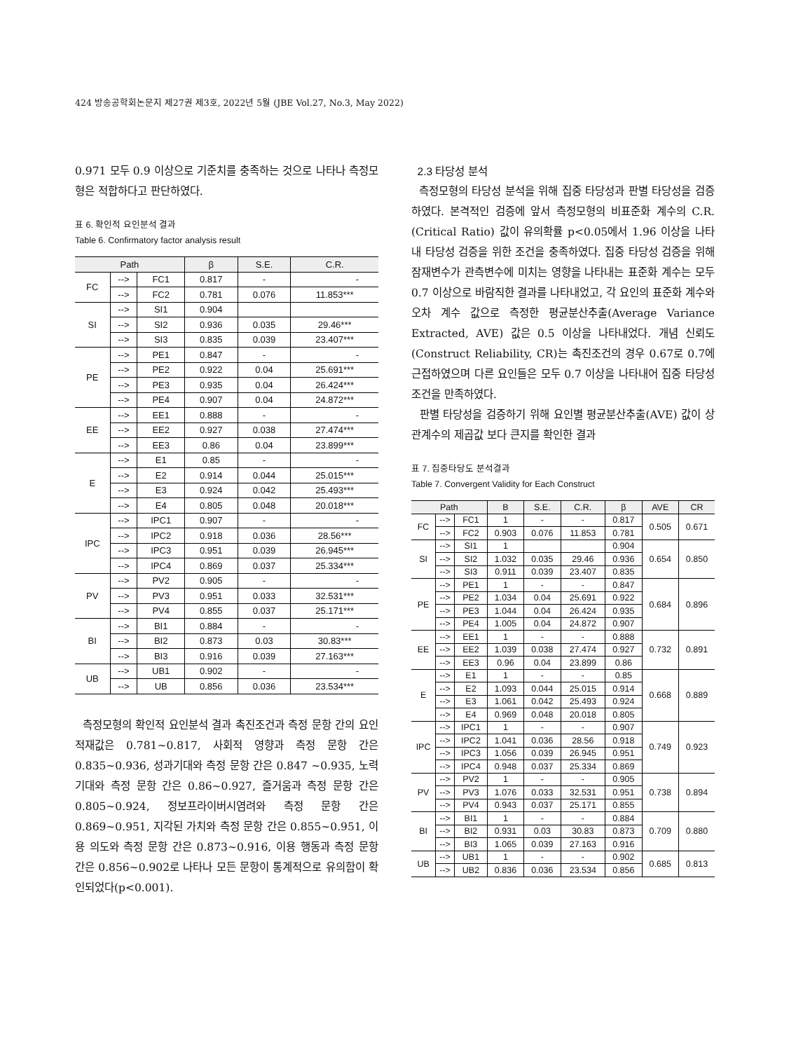424 방송공학회논문지 제27권 제3호, 2022년 5월 (JBE Vol.27, No.3, May 2022)
0.971 모두 0.9 이상으로 기준치를 충족하는 것으로 나타나 측정모형은 적합하다고 판단하였다.
표 6. 확인적 요인분석 결과
Table 6. Confirmatory factor analysis result
| Path | | | β | S.E. | C.R. |
| --- | --- | --- | --- | --- | --- |
| FC | --> | FC1 | 0.817 | - | - |
| | --> | FC2 | 0.781 | 0.076 | 11.853*** |
| SI | --> | SI1 | 0.904 | | |
| | --> | SI2 | 0.936 | 0.035 | 29.46*** |
| | --> | SI3 | 0.835 | 0.039 | 23.407*** |
| PE | --> | PE1 | 0.847 | - | - |
| | --> | PE2 | 0.922 | 0.04 | 25.691*** |
| | --> | PE3 | 0.935 | 0.04 | 26.424*** |
| | --> | PE4 | 0.907 | 0.04 | 24.872*** |
| EE | --> | EE1 | 0.888 | - | - |
| | --> | EE2 | 0.927 | 0.038 | 27.474*** |
| | --> | EE3 | 0.86 | 0.04 | 23.899*** |
| E | --> | E1 | 0.85 | - | - |
| | --> | E2 | 0.914 | 0.044 | 25.015*** |
| | --> | E3 | 0.924 | 0.042 | 25.493*** |
| | --> | E4 | 0.805 | 0.048 | 20.018*** |
| IPC | --> | IPC1 | 0.907 | - | - |
| | --> | IPC2 | 0.918 | 0.036 | 28.56*** |
| | --> | IPC3 | 0.951 | 0.039 | 26.945*** |
| | --> | IPC4 | 0.869 | 0.037 | 25.334*** |
| PV | --> | PV2 | 0.905 | - | - |
| | --> | PV3 | 0.951 | 0.033 | 32.531*** |
| | --> | PV4 | 0.855 | 0.037 | 25.171*** |
| BI | --> | BI1 | 0.884 | - | - |
| | --> | BI2 | 0.873 | 0.03 | 30.83*** |
| | --> | BI3 | 0.916 | 0.039 | 27.163*** |
| UB | --> | UB1 | 0.902 | - | - |
| | --> | UB | 0.856 | 0.036 | 23.534*** |
측정모형의 확인적 요인분석 결과 촉진조건과 측정 문항 간의 요인 적재값은 0.781~0.817, 사회적 영향과 측정 문항 간은 0.835~0.936, 성과기대와 측정 문항 간은 0.847 ~0.935, 노력 기대와 측정 문항 간은 0.86~0.927, 즐거움과 측정 문항 간은 0.805~0.924, 정보프라이버시염려와 측정 문항 간은 0.869~0.951, 지각된 가치와 측정 문항 간은 0.855~0.951, 이용 의도와 측정 문항 간은 0.873~0.916, 이용 행동과 측정 문항 간은 0.856~0.902로 나타나 모든 문항이 통계적으로 유의함이 확인되었다(p<0.001).
2.3 타당성 분석
측정모형의 타당성 분석을 위해 집중 타당성과 판별 타당성을 검증하였다. 본격적인 검증에 앞서 측정모형의 비표준화 계수의 C.R.(Critical Ratio) 값이 유의확률 p<0.05에서 1.96 이상을 나타내 타당성 검증을 위한 조건을 충족하였다. 집중 타당성 검증을 위해 잠재변수가 관측변수에 미치는 영향을 나타내는 표준화 계수는 모두 0.7 이상으로 바람직한 결과를 나타내었고, 각 요인의 표준화 계수와 오차 계수 값으로 측정한 평균분산추출(Average Variance Extracted, AVE) 값은 0.5 이상을 나타내었다. 개념 신뢰도(Construct Reliability, CR)는 촉진조건의 경우 0.67로 0.7에 근접하였으며 다른 요인들은 모두 0.7 이상을 나타내어 집중 타당성 조건을 만족하였다.
판별 타당성을 검증하기 위해 요인별 평균분산추출(AVE) 값이 상관계수의 제곱값 보다 큰지를 확인한 결과
표 7. 집중타당도 분석결과
Table 7. Convergent Validity for Each Construct
| Path | | | B | S.E. | C.R. | β | AVE | CR |
| --- | --- | --- | --- | --- | --- | --- | --- | --- |
| FC | --> | FC1 | 1 | - | - | 0.817 | 0.505 | 0.671 |
| | --> | FC2 | 0.903 | 0.076 | 11.853 | 0.781 | | |
| SI | --> | SI1 | 1 | | | 0.904 | 0.654 | 0.850 |
| | --> | SI2 | 1.032 | 0.035 | 29.46 | 0.936 | | |
| | --> | SI3 | 0.911 | 0.039 | 23.407 | 0.835 | | |
| PE | --> | PE1 | 1 | - | - | 0.847 | 0.684 | 0.896 |
| | --> | PE2 | 1.034 | 0.04 | 25.691 | 0.922 | | |
| | --> | PE3 | 1.044 | 0.04 | 26.424 | 0.935 | | |
| | --> | PE4 | 1.005 | 0.04 | 24.872 | 0.907 | | |
| EE | --> | EE1 | 1 | - | - | 0.888 | 0.732 | 0.891 |
| | --> | EE2 | 1.039 | 0.038 | 27.474 | 0.927 | | |
| | --> | EE3 | 0.96 | 0.04 | 23.899 | 0.86 | | |
| E | --> | E1 | 1 | - | - | 0.85 | 0.668 | 0.889 |
| | --> | E2 | 1.093 | 0.044 | 25.015 | 0.914 | | |
| | --> | E3 | 1.061 | 0.042 | 25.493 | 0.924 | | |
| | --> | E4 | 0.969 | 0.048 | 20.018 | 0.805 | | |
| IPC | --> | IPC1 | 1 | - | - | 0.907 | 0.749 | 0.923 |
| | --> | IPC2 | 1.041 | 0.036 | 28.56 | 0.918 | | |
| | --> | IPC3 | 1.056 | 0.039 | 26.945 | 0.951 | | |
| | --> | IPC4 | 0.948 | 0.037 | 25.334 | 0.869 | | |
| PV | --> | PV2 | 1 | - | - | 0.905 | 0.738 | 0.894 |
| | --> | PV3 | 1.076 | 0.033 | 32.531 | 0.951 | | |
| | --> | PV4 | 0.943 | 0.037 | 25.171 | 0.855 | | |
| BI | --> | BI1 | 1 | - | - | 0.884 | 0.709 | 0.880 |
| | --> | BI2 | 0.931 | 0.03 | 30.83 | 0.873 | | |
| | --> | BI3 | 1.065 | 0.039 | 27.163 | 0.916 | | |
| UB | --> | UB1 | 1 | - | - | 0.902 | 0.685 | 0.813 |
| | --> | UB2 | 0.836 | 0.036 | 23.534 | 0.856 | | |